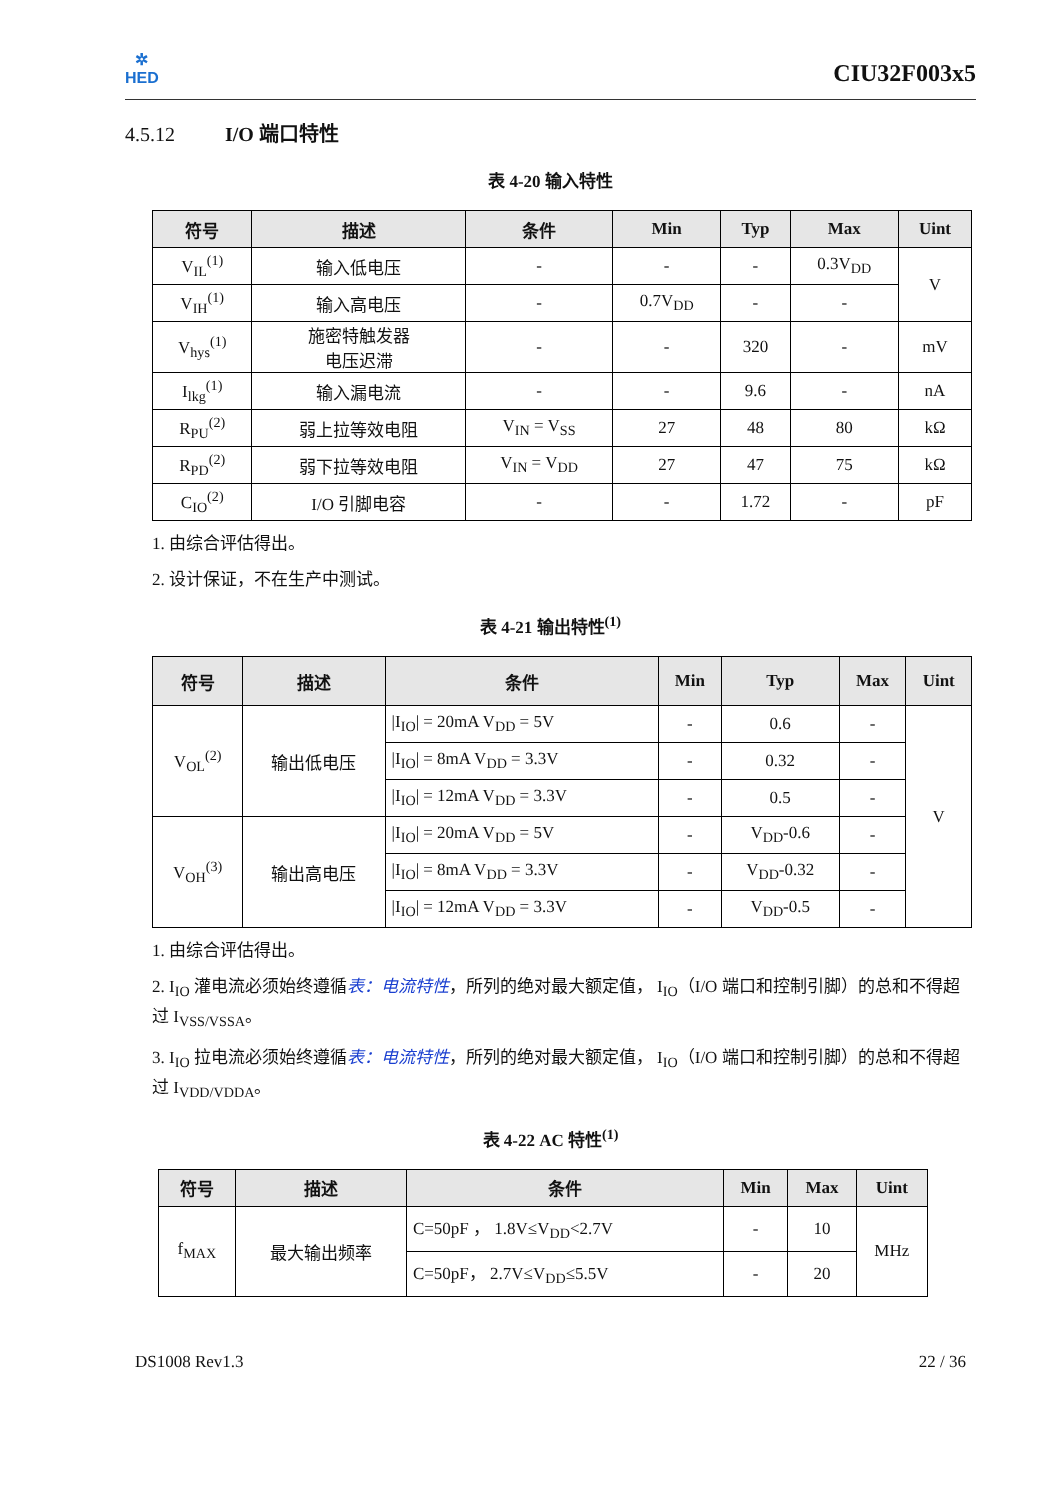✲
HED
CIU32F003x5
4.5.12 I/O 端口特性
表 4-20 输入特性
| 符号 | 描述 | 条件 | Min | Typ | Max | Uint |
| --- | --- | --- | --- | --- | --- | --- |
| V<sub>IL</sub><sup>(1)</sup> | 输入低电压 | - | - | - | 0.3V<sub>DD</sub> | V |
| V<sub>IH</sub><sup>(1)</sup> | 输入高电压 | - | 0.7V<sub>DD</sub> | - | - | |
| V<sub>hys</sub><sup>(1)</sup> | 施密特触发器 电压迟滞 | - | - | 320 | - | mV |
| I<sub>lkg</sub><sup>(1)</sup> | 输入漏电流 | - | - | 9.6 | - | nA |
| R<sub>PU</sub><sup>(2)</sup> | 弱上拉等效电阻 | V<sub>IN</sub> = V<sub>SS</sub> | 27 | 48 | 80 | kΩ |
| R<sub>PD</sub><sup>(2)</sup> | 弱下拉等效电阻 | V<sub>IN</sub> = V<sub>DD</sub> | 27 | 47 | 75 | kΩ |
| C<sub>IO</sub><sup>(2)</sup> | I/O 引脚电容 | - | - | 1.72 | - | pF |
1. 由综合评估得出。
2. 设计保证，不在生产中测试。
表 4-21 输出特性<sup>(1)</sup>
| 符号 | 描述 | 条件 | Min | Typ | Max | Uint |
| --- | --- | --- | --- | --- | --- | --- |
| V<sub>OL</sub><sup>(2)</sup> | 输出低电压 | /I<sub>IO</sub>/ = 20mA V<sub>DD</sub> = 5V | - | 0.6 | - | V |
| | | /I<sub>IO</sub>/ = 8mA V<sub>DD</sub> = 3.3V | - | 0.32 | - | |
| | | /I<sub>IO</sub>/ = 12mA V<sub>DD</sub> = 3.3V | - | 0.5 | - | |
| V<sub>OH</sub><sup>(3)</sup> | 输出高电压 | /I<sub>IO</sub>/ = 20mA V<sub>DD</sub> = 5V | - | V<sub>DD</sub>-0.6 | - | |
| | | /I<sub>IO</sub>/ = 8mA V<sub>DD</sub> = 3.3V | - | V<sub>DD</sub>-0.32 | - | |
| | | /I<sub>IO</sub>/ = 12mA V<sub>DD</sub> = 3.3V | - | V<sub>DD</sub>-0.5 | - | |
1. 由综合评估得出。
2. I<sub>IO</sub> 灌电流必须始终遵循表：电流特性，所列的绝对最大额定值， I<sub>IO</sub>（I/O 端口和控制引脚）的总和不得超过 I<sub>VSS/VSSA</sub>。
3. I<sub>IO</sub> 拉电流必须始终遵循表：电流特性，所列的绝对最大额定值， I<sub>IO</sub>（I/O 端口和控制引脚）的总和不得超过 I<sub>VDD/VDDA</sub>。
表 4-22 AC 特性<sup>(1)</sup>
| 符号 | 描述 | 条件 | Min | Max | Uint |
| --- | --- | --- | --- | --- | --- |
| f<sub>MAX</sub> | 最大输出频率 | C=50pF ， 1.8V≤V<sub>DD</sub><2.7V | - | 10 | MHz |
| | | C=50pF， 2.7V≤V<sub>DD</sub>≤5.5V | - | 20 | |
DS1008 Rev1.3 22 / 36